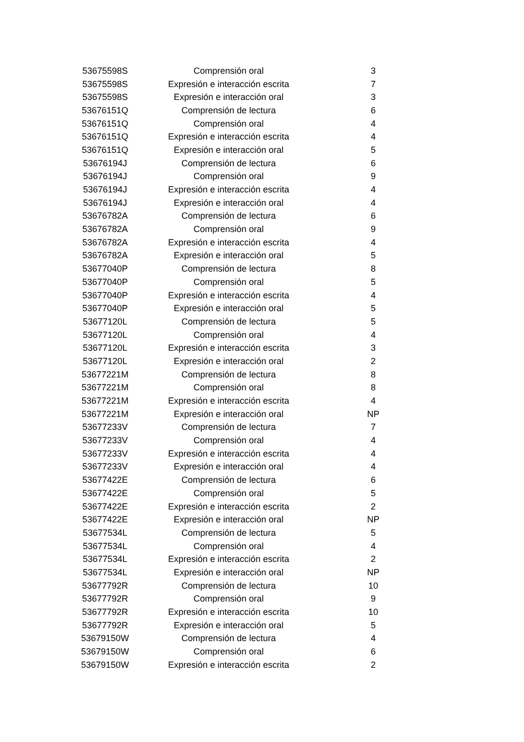| 53675598S | Comprensión oral | 3 |
| 53675598S | Expresión e interacción escrita | 7 |
| 53675598S | Expresión e interacción oral | 3 |
| 53676151Q | Comprensión de lectura | 6 |
| 53676151Q | Comprensión oral | 4 |
| 53676151Q | Expresión e interacción escrita | 4 |
| 53676151Q | Expresión e interacción oral | 5 |
| 53676194J | Comprensión de lectura | 6 |
| 53676194J | Comprensión oral | 9 |
| 53676194J | Expresión e interacción escrita | 4 |
| 53676194J | Expresión e interacción oral | 4 |
| 53676782A | Comprensión de lectura | 6 |
| 53676782A | Comprensión oral | 9 |
| 53676782A | Expresión e interacción escrita | 4 |
| 53676782A | Expresión e interacción oral | 5 |
| 53677040P | Comprensión de lectura | 8 |
| 53677040P | Comprensión oral | 5 |
| 53677040P | Expresión e interacción escrita | 4 |
| 53677040P | Expresión e interacción oral | 5 |
| 53677120L | Comprensión de lectura | 5 |
| 53677120L | Comprensión oral | 4 |
| 53677120L | Expresión e interacción escrita | 3 |
| 53677120L | Expresión e interacción oral | 2 |
| 53677221M | Comprensión de lectura | 8 |
| 53677221M | Comprensión oral | 8 |
| 53677221M | Expresión e interacción escrita | 4 |
| 53677221M | Expresión e interacción oral | NP |
| 53677233V | Comprensión de lectura | 7 |
| 53677233V | Comprensión oral | 4 |
| 53677233V | Expresión e interacción escrita | 4 |
| 53677233V | Expresión e interacción oral | 4 |
| 53677422E | Comprensión de lectura | 6 |
| 53677422E | Comprensión oral | 5 |
| 53677422E | Expresión e interacción escrita | 2 |
| 53677422E | Expresión e interacción oral | NP |
| 53677534L | Comprensión de lectura | 5 |
| 53677534L | Comprensión oral | 4 |
| 53677534L | Expresión e interacción escrita | 2 |
| 53677534L | Expresión e interacción oral | NP |
| 53677792R | Comprensión de lectura | 10 |
| 53677792R | Comprensión oral | 9 |
| 53677792R | Expresión e interacción escrita | 10 |
| 53677792R | Expresión e interacción oral | 5 |
| 53679150W | Comprensión de lectura | 4 |
| 53679150W | Comprensión oral | 6 |
| 53679150W | Expresión e interacción escrita | 2 |